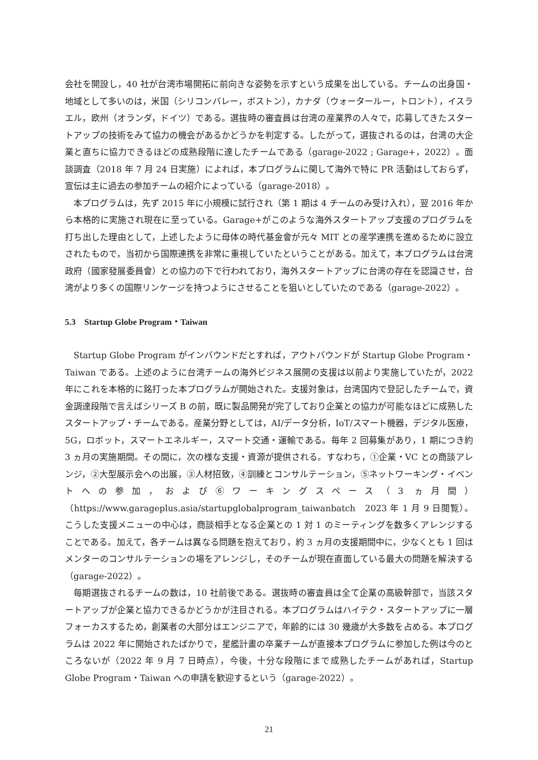会社を開設し，40 社が台湾市場開拓に前向きな姿勢を示すという成果を出している。チームの出身国・地域として多いのは，米国（シリコンバレー，ボストン），カナダ（ウォータールー，トロント），イスラエル，欧州（オランダ，ドイツ）である。選抜時の審査員は台湾の産業界の人々で，応募してきたスタートアップの技術をみて協力の機会があるかどうかを判定する。したがって，選抜されるのは，台湾の大企業と直ちに協力できるほどの成熟段階に達したチームである（garage-2022 ; Garage+，2022）。面談調査（2018 年 7 月 24 日実施）によれば，本プログラムに関して海外で特に PR 活動はしておらず，宣伝は主に過去の参加チームの紹介によっている（garage-2018）。
本プログラムは，先ず 2015 年に小規模に試行され（第 1 期は 4 チームのみ受け入れ），翌 2016 年から本格的に実施され現在に至っている。Garage+がこのような海外スタートアップ支援のプログラムを打ち出した理由として，上述したように母体の時代基金會が元々 MIT との産学連携を進めるために設立されたもので，当初から国際連携を非常に重視していたということがある。加えて，本プログラムは台湾政府（國家發展委員會）との協力の下で行われており，海外スタートアップに台湾の存在を認識させ，台湾がより多くの国際リンケージを持つようにさせることを狙いとしていたのである（garage-2022）。
5.3　Startup Globe Program・Taiwan
Startup Globe Program がインバウンドだとすれば，アウトバウンドが Startup Globe Program・Taiwan である。上述のように台湾チームの海外ビジネス展開の支援は以前より実施していたが，2022 年にこれを本格的に銘打った本プログラムが開始された。支援対象は，台湾国内で登記したチームで，資金調達段階で言えばシリーズ B の前，既に製品開発が完了しており企業との協力が可能なほどに成熟したスタートアップ・チームである。産業分野としては，AI/データ分析，IoT/スマート機器，デジタル医療，5G，ロボット，スマートエネルギー，スマート交通・運輸である。毎年 2 回募集があり，1 期につき約 3 ヵ月の実施期間。その間に，次の様な支援・資源が提供される。すなわち，①企業・VC との商談アレンジ，②大型展示会への出展，③人材招致，④訓練とコンサルテーション，⑤ネットワーキング・イベントへの参加，および⑥ワーキングスペース（3 ヵ月間）（https://www.garageplus.asia/startupglobalprogram_taiwanbatch　2023 年 1 月 9 日閲覧）。こうした支援メニューの中心は，商談相手となる企業との 1 対 1 のミーティングを数多くアレンジすることである。加えて，各チームは異なる問題を抱えており，約 3 ヵ月の支援期間中に，少なくとも 1 回はメンターのコンサルテーションの場をアレンジし，そのチームが現在直面している最大の問題を解決する（garage-2022）。
毎期選抜されるチームの数は，10 社前後である。選抜時の審査員は全て企業の高級幹部で，当該スタートアップが企業と協力できるかどうかが注目される。本プログラムはハイテク・スタートアップに一層フォーカスするため，創業者の大部分はエンジニアで，年齢的には 30 幾歳が大多数を占める。本プログラムは 2022 年に開始されたばかりで，星艦計畫の卒業チームが直接本プログラムに参加した例は今のところないが（2022 年 9 月 7 日時点），今後，十分な段階にまで成熟したチームがあれば，Startup Globe Program・Taiwan への申請を歓迎するという（garage-2022）。
21